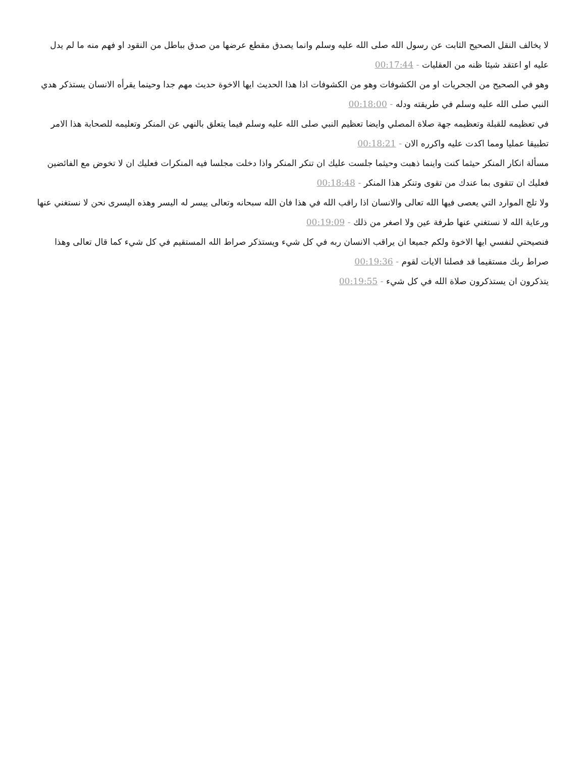لا يخالف النقل الصحيح الثابت عن رسول الله صلى الله عليه وسلم وانما يصدق مقطع عرضها من صدق بباطل من النقود او فهم منه ما لم يدل عليه او اعتقد شيئا ظنه من العقليات - 00:17:44
وهو في الصحيح من الجحريات او من الكشوفات وهو من الكشوفات اذا هذا الحديث ايها الاخوة حديث مهم جدا وحينما يقرأه الانسان يستذكر هدي النبي صلى الله عليه وسلم في طريقته ودله - 00:18:00
في تعظيمه للقبلة وتعظيمه جهة صلاة المصلي وايضا تعظيم النبي صلى الله عليه وسلم فيما يتعلق بالنهي عن المنكر وتعليمه للصحابة هذا الامر تطبيقا عمليا ومما اكدت عليه واكرره الان - 00:18:21
مسألة انكار المنكر حيثما كنت واينما ذهبت وحيثما جلست عليك ان تنكر المنكر واذا دخلت مجلسا فيه المنكرات فعليك ان لا تخوض مع الفائضين فعليك ان تتقوى بما عندك من تقوى وتنكر هذا المنكر - 00:18:48
ولا تلج الموارد التي يعصى فيها الله تعالى والانسان اذا راقب الله في هذا فان الله سبحانه وتعالى ييسر له اليسر وهذه اليسرى نحن لا نستغني عنها ورعاية الله لا نستغني عنها طرفة عين ولا اصغر من ذلك - 00:19:09
فنصيحتي لنفسي ايها الاخوة ولكم جميعا ان يراقب الانسان ربه في كل شيء ويستذكر صراط الله المستقيم في كل شيء كما قال تعالى وهذا صراط ربك مستقيما قد فصلنا الايات لقوم - 00:19:36
يتذكرون ان يستذكرون صلاة الله في كل شيء - 00:19:55